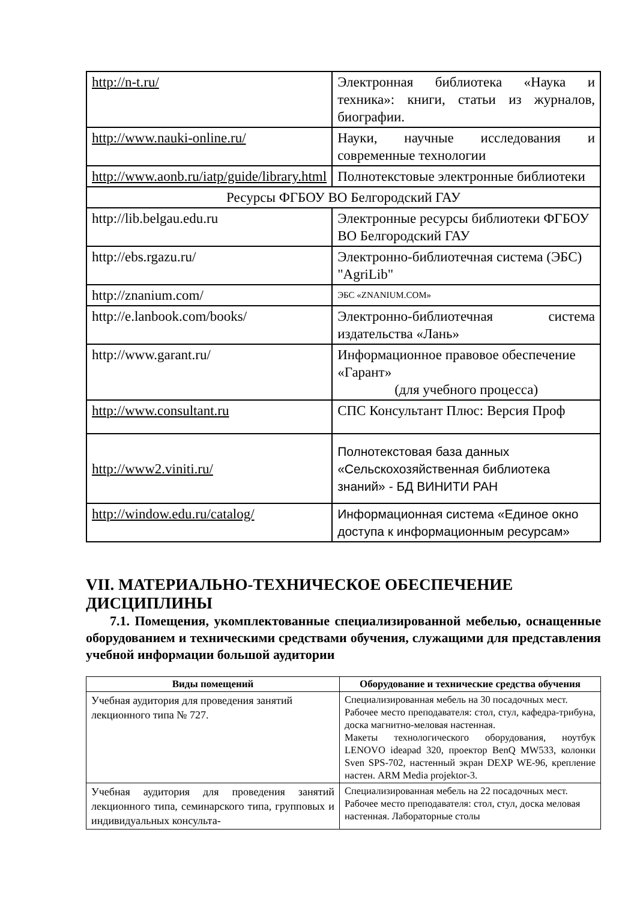| http://n-t.ru/ | Электронная библиотека «Наука и техника»: книги, статьи из журналов, биографии. |
| http://www.nauki-online.ru/ | Науки, научные исследования и современные технологии |
| http://www.aonb.ru/iatp/guide/library.html | Полнотекстовые электронные библиотеки |
| Ресурсы ФГБОУ ВО Белгородский ГАУ | |
| http://lib.belgau.edu.ru | Электронные ресурсы библиотеки ФГБОУ ВО Белгородский ГАУ |
| http://ebs.rgazu.ru/ | Электронно-библиотечная система (ЭБС) "AgriLib" |
| http://znanium.com/ | ЭБС «ZNANIUM.COM» |
| http://e.lanbook.com/books/ | Электронно-библиотечная система издательства «Лань» |
| http://www.garant.ru/ | Информационное правовое обеспечение «Гарант» (для учебного процесса) |
| http://www.consultant.ru | СПС Консультант Плюс: Версия Проф |
| http://www2.viniti.ru/ | Полнотекстовая база данных «Сельскохозяйственная библиотека знаний» - БД ВИНИТИ РАН |
| http://window.edu.ru/catalog/ | Информационная система «Единое окно доступа к информационным ресурсам» |
VII. МАТЕРИАЛЬНО-ТЕХНИЧЕСКОЕ ОБЕСПЕЧЕНИЕ ДИСЦИПЛИНЫ
7.1. Помещения, укомплектованные специализированной мебелью, оснащенные оборудованием и техническими средствами обучения, служащими для представления учебной информации большой аудитории
| Виды помещений | Оборудование и технические средства обучения |
| --- | --- |
| Учебная аудитория для проведения занятий лекционного типа № 727. | Специализированная мебель на 30 посадочных мест. Рабочее место преподавателя: стол, стул, кафедра-трибуна, доска магнитно-меловая настенная. Макеты технологического оборудования, ноутбук LENOVO ideapad 320, проектор BenQ MW533, колонки Sven SPS-702, настенный экран DEXP WE-96, крепление настен. ARM Media projektor-3. |
| Учебная аудитория для проведения занятий лекционного типа, семинарского типа, групповых и индивидуальных консульта- | Специализированная мебель на 22 посадочных мест. Рабочее место преподавателя: стол, стул, доска меловая настенная. Лабораторные столы |